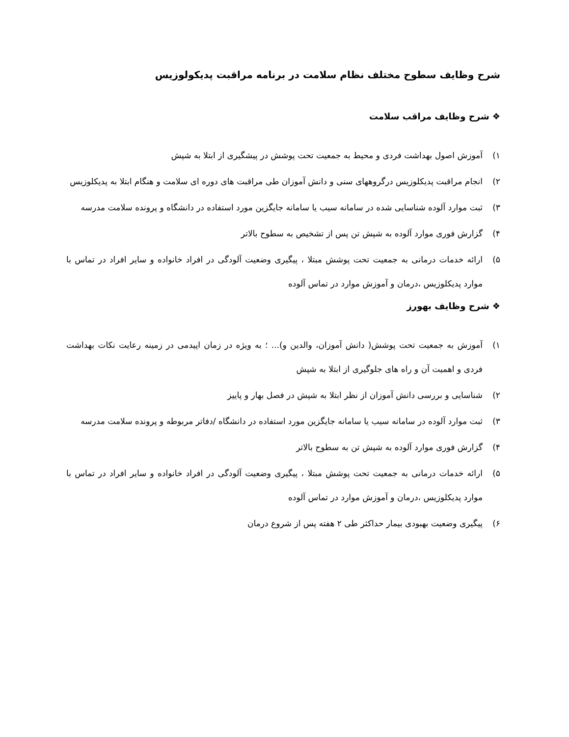شرح وظایف سطوح مختلف نظام سلامت در برنامه مراقبت پدیکولوزیس
❖ شرح وظایف مراقب سلامت
۱) آموزش اصول بهداشت فردی و محیط به جمعیت تحت پوشش در پیشگیری از ابتلا به شپش
۲) انجام مراقبت پدیکلوزیس درگروههای سنی و دانش آموزان طی مراقبت های دوره ای سلامت و هنگام ابتلا به پدیکلوزیس
۳) ثبت موارد آلوده شناسایی شده در سامانه سیب یا سامانه جایگزین مورد استفاده در دانشگاه و پرونده سلامت مدرسه
۴) گزارش فوری موارد آلوده به شپش تن پس از تشخیص به سطوح بالاتر
۵) ارائه خدمات درمانی به جمعیت تحت پوشش مبتلا ، پیگیری وضعیت آلودگی در افراد خانواده و سایر افراد در تماس با موارد پدیکلوزیس ،درمان و آموزش موارد در تماس آلوده
❖ شرح وظایف بهورز
۱) آموزش به جمعیت تحت پوشش( دانش آموزان، والدین و)... ؛ به ویژه در زمان اپیدمی در زمینه رعایت نکات بهداشت فردی و اهمیت آن و راه های جلوگیری از ابتلا به شپش
۲) شناسایی و بررسی دانش آموزان از نظر ابتلا به شپش در فصل بهار و پاییز
۳) ثبت موارد آلوده در سامانه سیب یا سامانه جایگزین مورد استفاده در دانشگاه /دفاتر مربوطه و پرونده سلامت مدرسه
۴) گزارش فوری موارد آلوده به شپش تن به سطوح بالاتر
۵) ارائه خدمات درمانی به جمعیت تحت پوشش مبتلا ، پیگیری وضعیت آلودگی در افراد خانواده و سایر افراد در تماس با موارد پدیکلوزیس ،درمان و آموزش موارد در تماس آلوده
۶) پیگیری وضعیت بهبودی بیمار حداکثر طی ۲ هفته پس از شروع درمان